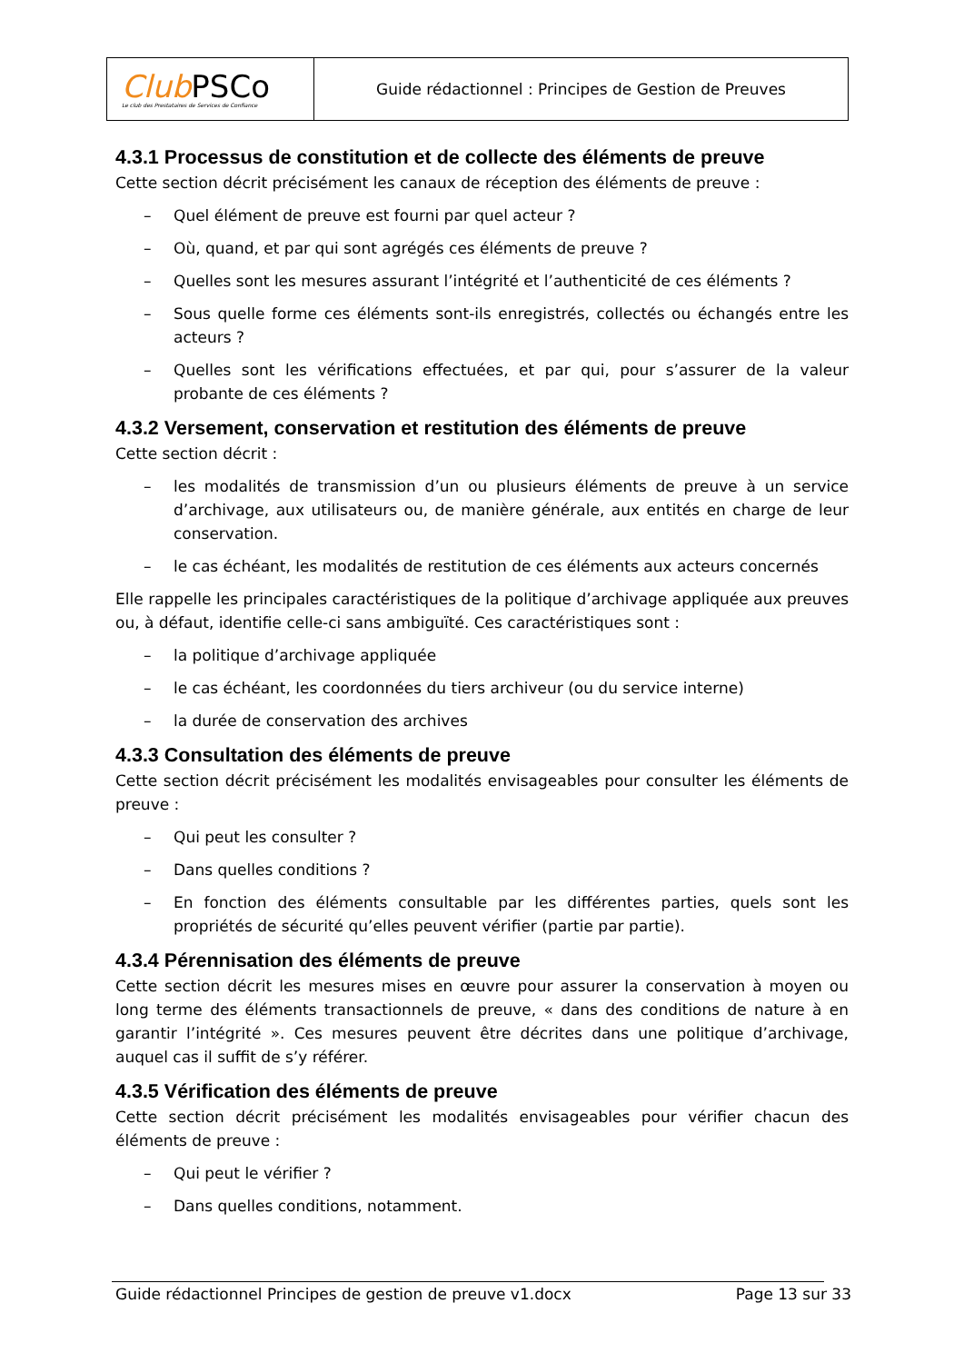| Club PSCo Le club des Prestataires de Services de Confiance | Guide rédactionnel : Principes de Gestion de Preuves |
4.3.1 Processus de constitution et de collecte des éléments de preuve
Cette section décrit précisément les canaux de réception des éléments de preuve :
– Quel élément de preuve est fourni par quel acteur ?
– Où, quand, et par qui sont agrégés ces éléments de preuve ?
– Quelles sont les mesures assurant l’intégrité et l’authenticité de ces éléments ?
– Sous quelle forme ces éléments sont-ils enregistrés, collectés ou échangés entre les acteurs ?
– Quelles sont les vérifications effectuées, et par qui, pour s’assurer de la valeur probante de ces éléments ?
4.3.2 Versement, conservation et restitution des éléments de preuve
Cette section décrit :
– les modalités de transmission d’un ou plusieurs éléments de preuve à un service d’archivage, aux utilisateurs ou, de manière générale, aux entités en charge de leur conservation.
– le cas échéant, les modalités de restitution de ces éléments aux acteurs concernés
Elle rappelle les principales caractéristiques de la politique d’archivage appliquée aux preuves ou, à défaut, identifie celle-ci sans ambiguïté. Ces caractéristiques sont :
– la politique d’archivage appliquée
– le cas échéant, les coordonnées du tiers archiveur (ou du service interne)
– la durée de conservation des archives
4.3.3 Consultation des éléments de preuve
Cette section décrit précisément les modalités envisageables pour consulter les éléments de preuve :
– Qui peut les consulter ?
– Dans quelles conditions ?
– En fonction des éléments consultable par les différentes parties, quels sont les propriétés de sécurité qu’elles peuvent vérifier (partie par partie).
4.3.4 Pérennisation des éléments de preuve
Cette section décrit les mesures mises en œuvre pour assurer la conservation à moyen ou long terme des éléments transactionnels de preuve, « dans des conditions de nature à en garantir l’intégrité ». Ces mesures peuvent être décrites dans une politique d’archivage, auquel cas il suffit de s’y référer.
4.3.5 Vérification des éléments de preuve
Cette section décrit précisément les modalités envisageables pour vérifier chacun des éléments de preuve :
– Qui peut le vérifier ?
– Dans quelles conditions, notamment.
Guide rédactionnel Principes de gestion de preuve v1.docx Page 13 sur 33